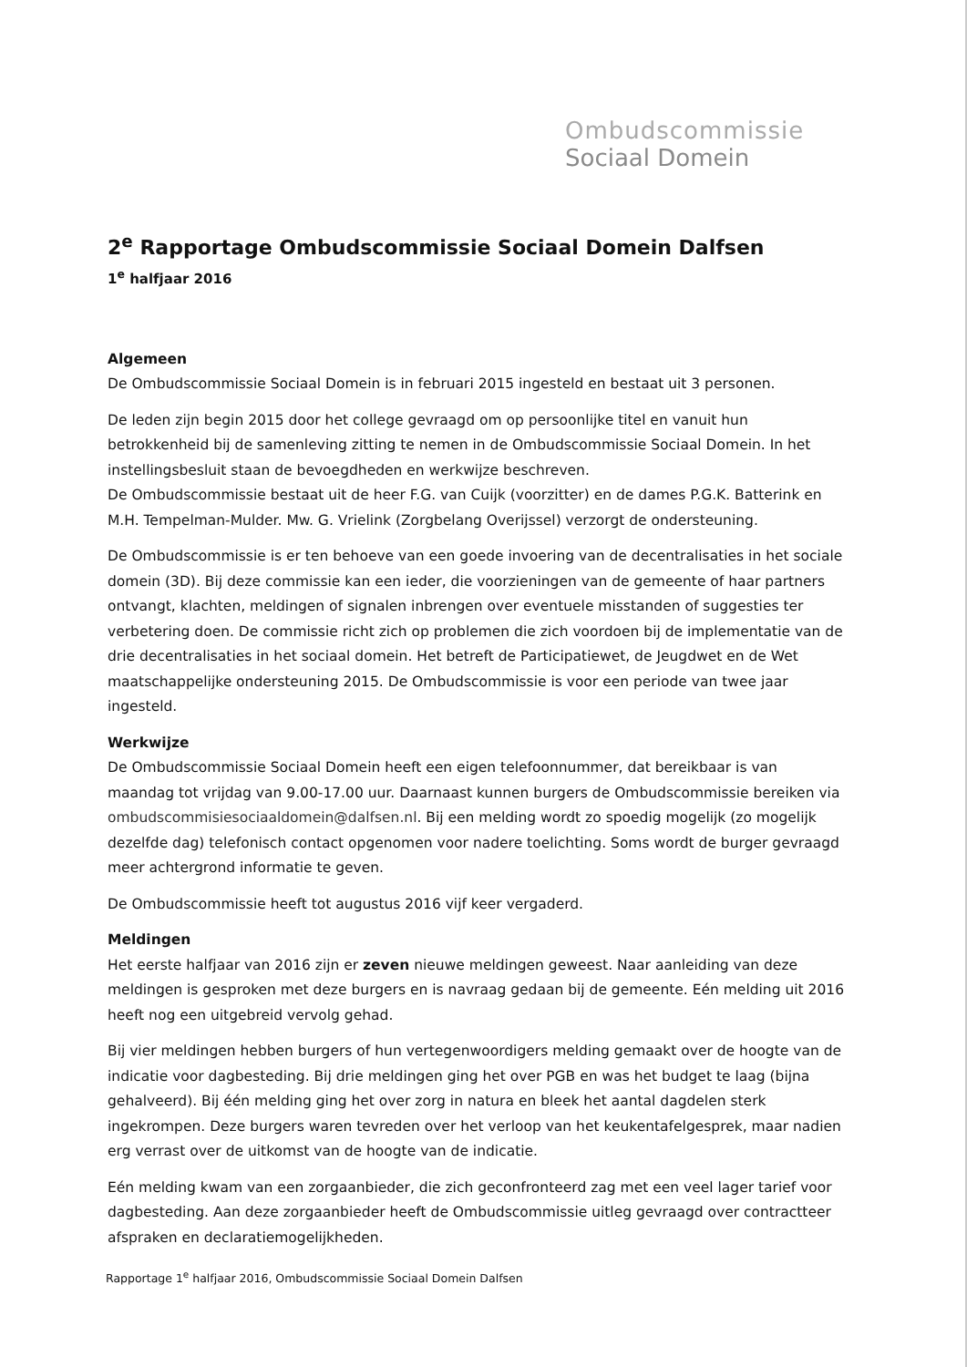Ombudscommissie
Sociaal Domein
2<sup>e</sup> Rapportage Ombudscommissie Sociaal Domein Dalfsen
1<sup>e</sup> halfjaar 2016
Algemeen
De Ombudscommissie Sociaal Domein is in februari 2015 ingesteld en bestaat uit 3 personen.
De leden zijn begin 2015 door het college gevraagd om op persoonlijke titel en vanuit hun betrokkenheid bij de samenleving zitting te nemen in de Ombudscommissie Sociaal Domein. In het instellingsbesluit staan de bevoegdheden en werkwijze beschreven.
De Ombudscommissie bestaat uit de heer F.G. van Cuijk (voorzitter) en de dames P.G.K. Batterink en M.H. Tempelman-Mulder. Mw. G. Vrielink (Zorgbelang Overijssel) verzorgt de ondersteuning.
De Ombudscommissie is er ten behoeve van een goede invoering van de decentralisaties in het sociale domein (3D). Bij deze commissie kan een ieder, die voorzieningen van de gemeente of haar partners ontvangt, klachten, meldingen of signalen inbrengen over eventuele misstanden of suggesties ter verbetering doen. De commissie richt zich op problemen die zich voordoen bij de implementatie van de drie decentralisaties in het sociaal domein. Het betreft de Participatiewet, de Jeugdwet en de Wet maatschappelijke ondersteuning 2015. De Ombudscommissie is voor een periode van twee jaar ingesteld.
Werkwijze
De Ombudscommissie Sociaal Domein heeft een eigen telefoonnummer, dat bereikbaar is van maandag tot vrijdag van 9.00-17.00 uur. Daarnaast kunnen burgers de Ombudscommissie bereiken via ombudscommisiesociaaldomein@dalfsen.nl. Bij een melding wordt zo spoedig mogelijk (zo mogelijk dezelfde dag) telefonisch contact opgenomen voor nadere toelichting. Soms wordt de burger gevraagd meer achtergrond informatie te geven.
De Ombudscommissie heeft tot augustus 2016 vijf keer vergaderd.
Meldingen
Het eerste halfjaar van 2016 zijn er zeven nieuwe meldingen geweest. Naar aanleiding van deze meldingen is gesproken met deze burgers en is navraag gedaan bij de gemeente. Eén melding uit 2016 heeft nog een uitgebreid vervolg gehad.
Bij vier meldingen hebben burgers of hun vertegenwoordigers melding gemaakt over de hoogte van de indicatie voor dagbesteding. Bij drie meldingen ging het over PGB en was het budget te laag (bijna gehalveerd). Bij één melding ging het over zorg in natura en bleek het aantal dagdelen sterk ingekrompen. Deze burgers waren tevreden over het verloop van het keukentafelgesprek, maar nadien erg verrast over de uitkomst van de hoogte van de indicatie.
Eén melding kwam van een zorgaanbieder, die zich geconfronteerd zag met een veel lager tarief voor dagbesteding. Aan deze zorgaanbieder heeft de Ombudscommissie uitleg gevraagd over contractteer afspraken en declaratiemogelijkheden.
Rapportage 1<sup>e</sup> halfjaar 2016, Ombudscommissie Sociaal Domein Dalfsen